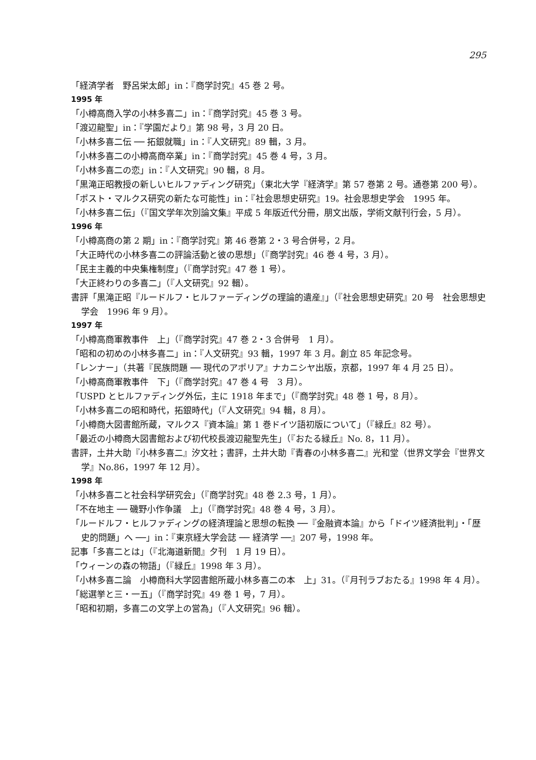295
「経済学者　野呂栄太郎」in：『商学討究』45 巻 2 号。
1995 年
「小樽高商入学の小林多喜二」in：『商学討究』45 巻 3 号。
「渡辺龍聖」in：『学園だより』第 98 号，3 月 20 日。
「小林多喜二伝 ── 拓銀就職」in：『人文研究』89 輯，3 月。
「小林多喜二の小樽高商卒業」in：『商学討究』45 巻 4 号，3 月。
「小林多喜二の恋」in：『人文研究』90 輯，8 月。
「黒滝正昭教授の新しいヒルファディング研究」（東北大学『経済学』第 57 巻第 2 号。通巻第 200 号）。
「ポスト・マルクス研究の新たな可能性」in：『社会思想史研究』19。社会思想史学会　1995 年。
「小林多喜二伝」（『国文学年次別論文集』平成 5 年版近代分冊，朋文出版，学術文献刊行会，5 月）。
1996 年
「小樽高商の第 2 期」in：『商学討究』第 46 巻第 2・3 号合併号，2 月。
「大正時代の小林多喜二の評論活動と彼の思想」（『商学討究』46 巻 4 号，3 月）。
「民主主義的中央集権制度」（『商学討究』47 巻 1 号）。
「大正終わりの多喜二」（『人文研究』92 輯）。
書評「黒滝正昭『ルードルフ・ヒルファーディングの理論的遺産』」（『社会思想史研究』20 号　社会思想史学会　1996 年 9 月）。
1997 年
「小樽高商軍教事件　上」（『商学討究』47 巻 2・3 合併号　1 月）。
「昭和の初めの小林多喜二」in：『人文研究』93 輯，1997 年 3 月。創立 85 年記念号。
「レンナー」（共著『民族問題 ── 現代のアポリア』ナカニシヤ出版，京都，1997 年 4 月 25 日）。
「小樽高商軍教事件　下」（『商学討究』47 巻 4 号　3 月）。
「USPD とヒルファディング外伝，主に 1918 年まで」（『商学討究』48 巻 1 号，8 月）。
「小林多喜二の昭和時代，拓銀時代」（『人文研究』94 輯，8 月）。
「小樽商大図書館所蔵，マルクス『資本論』第 1 巻ドイツ語初版について」（『緑丘』82 号）。
「最近の小樽商大図書館および初代校長渡辺龍聖先生」（『おたる緑丘』No. 8，11 月）。
書評，土井大助『小林多喜二』汐文社；書評，土井大助『青春の小林多喜二』光和堂（世界文学会『世界文学』No.86，1997 年 12 月）。
1998 年
「小林多喜二と社会科学研究会」（『商学討究』48 巻 2.3 号，1 月）。
「不在地主 ── 磯野小作争議　上」（『商学討究』48 巻 4 号，3 月）。
「ルードルフ・ヒルファディングの経済理論と思想の転換 ──『金融資本論』から「ドイツ経済批判」・「歴史的問題」へ ──」in：『東京経大学会誌 ── 経済学 ──』207 号，1998 年。
記事「多喜二とは」（『北海道新聞』夕刊　1 月 19 日）。
「ウィーンの森の物語」（『緑丘』1998 年 3 月）。
「小林多喜二論　小樽商科大学図書館所蔵小林多喜二の本　上」31。（『月刊ラブおたる』1998 年 4 月）。
「総選挙と三・一五」（『商学討究』49 巻 1 号，7 月）。
「昭和初期，多喜二の文学上の営為」（『人文研究』96 輯）。